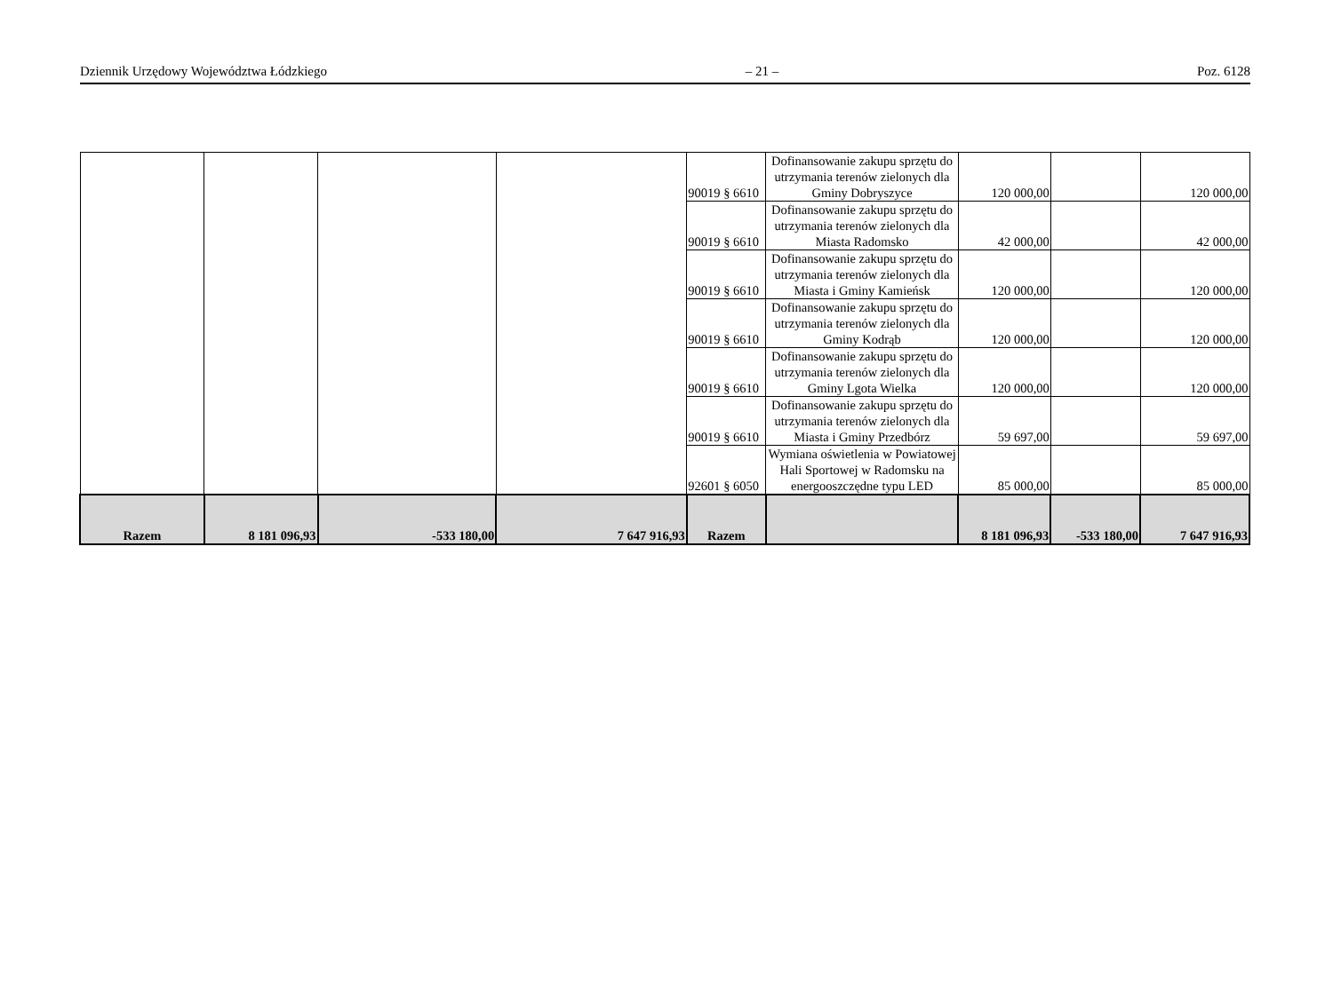Dziennik Urzędowy Województwa Łódzkiego – 21 – Poz. 6128
| | | | | 90019 § 6610 | Dofinansowanie zakupu sprzętu do utrzymania terenów zielonych dla Gminy Dobryszyce | 120 000,00 | | 120 000,00 |
| | | | | 90019 § 6610 | Dofinansowanie zakupu sprzętu do utrzymania terenów zielonych dla Miasta Radomsko | 42 000,00 | | 42 000,00 |
| | | | | 90019 § 6610 | Dofinansowanie zakupu sprzętu do utrzymania terenów zielonych dla Miasta i Gminy Kamieńsk | 120 000,00 | | 120 000,00 |
| | | | | 90019 § 6610 | Dofinansowanie zakupu sprzętu do utrzymania terenów zielonych dla Gminy Kodrąb | 120 000,00 | | 120 000,00 |
| | | | | 90019 § 6610 | Dofinansowanie zakupu sprzętu do utrzymania terenów zielonych dla Gminy Lgota Wielka | 120 000,00 | | 120 000,00 |
| | | | | 90019 § 6610 | Dofinansowanie zakupu sprzętu do utrzymania terenów zielonych dla Miasta i Gminy Przedbórz | 59 697,00 | | 59 697,00 |
| | | | | 92601 § 6050 | Wymiana oświetlenia w Powiatowej Hali Sportowej w Radomsku na energooszczędne typu LED | 85 000,00 | | 85 000,00 |
| Razem | 8 181 096,93 | -533 180,00 | 7 647 916,93 | Razem | | 8 181 096,93 | -533 180,00 | 7 647 916,93 |